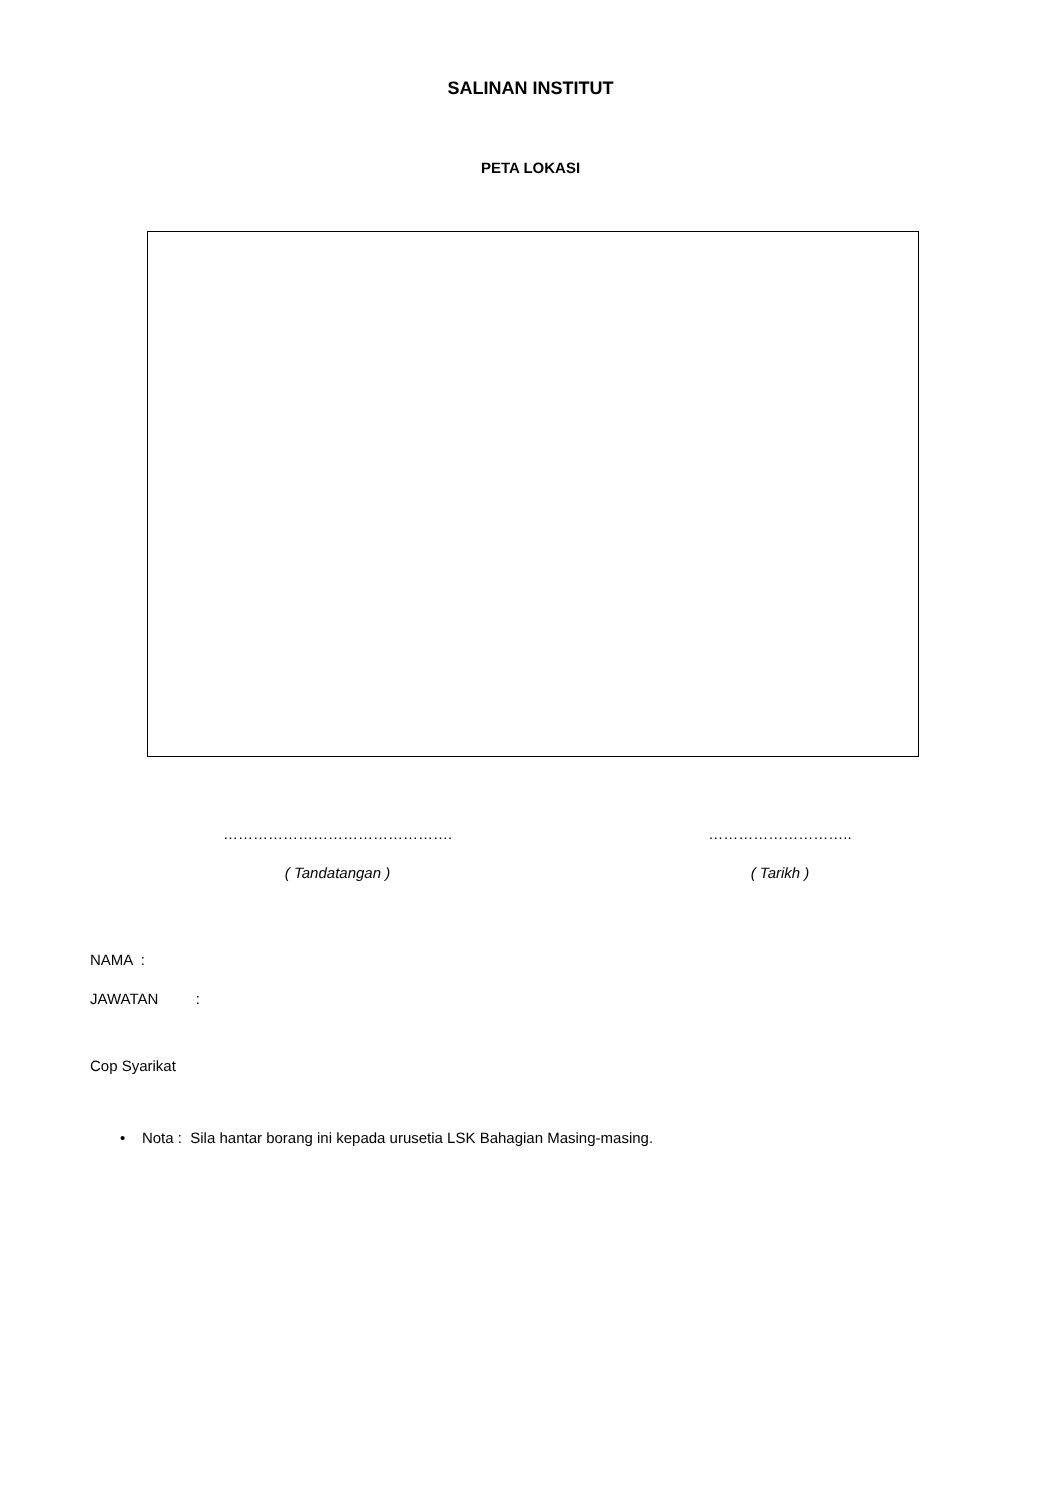SALINAN INSTITUT
PETA LOKASI
……………………………………….
( Tandatangan )
………………………..
( Tarikh )
NAMA :
JAWATAN :
Cop Syarikat
• Nota : Sila hantar borang ini kepada urusetia LSK Bahagian Masing-masing.